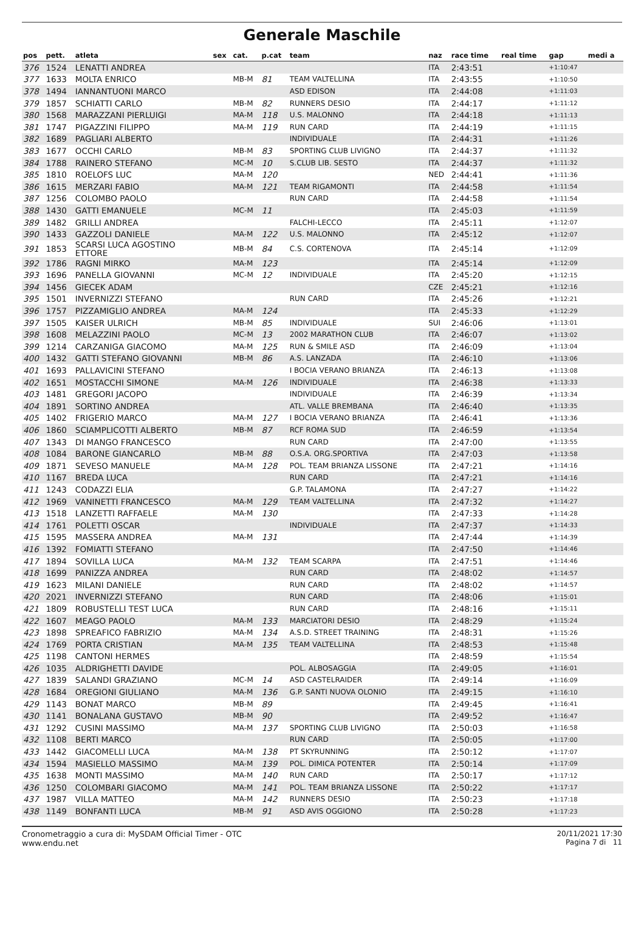Generale Maschile
| pos | pett. | atleta | sex | cat. | p.cat | team | naz | race time | real time | gap | medi a |
| --- | --- | --- | --- | --- | --- | --- | --- | --- | --- | --- | --- |
| 376 | 1524 | LENATTI ANDREA | | | | | ITA | 2:43:51 | | +1:10:47 | |
| 377 | 1633 | MOLTA ENRICO | | MB-M | 81 | TEAM VALTELLINA | ITA | 2:43:55 | | +1:10:50 | |
| 378 | 1494 | IANNANTUONI MARCO | | | | ASD EDISON | ITA | 2:44:08 | | +1:11:03 | |
| 379 | 1857 | SCHIATTI CARLO | | MB-M | 82 | RUNNERS DESIO | ITA | 2:44:17 | | +1:11:12 | |
| 380 | 1568 | MARAZZANI PIERLUIGI | | MA-M | 118 | U.S. MALONNO | ITA | 2:44:18 | | +1:11:13 | |
| 381 | 1747 | PIGAZZINI FILIPPO | | MA-M | 119 | RUN CARD | ITA | 2:44:19 | | +1:11:15 | |
| 382 | 1689 | PAGLIARI ALBERTO | | | | INDIVIDUALE | ITA | 2:44:31 | | +1:11:26 | |
| 383 | 1677 | OCCHI CARLO | | MB-M | 83 | SPORTING CLUB LIVIGNO | ITA | 2:44:37 | | +1:11:32 | |
| 384 | 1788 | RAINERO STEFANO | | MC-M | 10 | S.CLUB LIB. SESTO | ITA | 2:44:37 | | +1:11:32 | |
| 385 | 1810 | ROELOFS LUC | | MA-M | 120 | | NED | 2:44:41 | | +1:11:36 | |
| 386 | 1615 | MERZARI FABIO | | MA-M | 121 | TEAM RIGAMONTI | ITA | 2:44:58 | | +1:11:54 | |
| 387 | 1256 | COLOMBO PAOLO | | | | RUN CARD | ITA | 2:44:58 | | +1:11:54 | |
| 388 | 1430 | GATTI EMANUELE | | MC-M | 11 | | ITA | 2:45:03 | | +1:11:59 | |
| 389 | 1482 | GRILLI ANDREA | | | | FALCHI-LECCO | ITA | 2:45:11 | | +1:12:07 | |
| 390 | 1433 | GAZZOLI DANIELE | | MA-M | 122 | U.S. MALONNO | ITA | 2:45:12 | | +1:12:07 | |
| 391 | 1853 | SCARSI LUCA AGOSTINO ETTORE | | MB-M | 84 | C.S. CORTENOVA | ITA | 2:45:14 | | +1:12:09 | |
| 392 | 1786 | RAGNI MIRKO | | MA-M | 123 | | ITA | 2:45:14 | | +1:12:09 | |
| 393 | 1696 | PANELLA GIOVANNI | | MC-M | 12 | INDIVIDUALE | ITA | 2:45:20 | | +1:12:15 | |
| 394 | 1456 | GIECEK ADAM | | | | | CZE | 2:45:21 | | +1:12:16 | |
| 395 | 1501 | INVERNIZZI STEFANO | | | | RUN CARD | ITA | 2:45:26 | | +1:12:21 | |
| 396 | 1757 | PIZZAMIGLIO ANDREA | | MA-M | 124 | | ITA | 2:45:33 | | +1:12:29 | |
| 397 | 1505 | KAISER ULRICH | | MB-M | 85 | INDIVIDUALE | SUI | 2:46:06 | | +1:13:01 | |
| 398 | 1608 | MELAZZINI PAOLO | | MC-M | 13 | 2002 MARATHON CLUB | ITA | 2:46:07 | | +1:13:02 | |
| 399 | 1214 | CARZANIGA GIACOMO | | MA-M | 125 | RUN & SMILE ASD | ITA | 2:46:09 | | +1:13:04 | |
| 400 | 1432 | GATTI STEFANO GIOVANNI | | MB-M | 86 | A.S. LANZADA | ITA | 2:46:10 | | +1:13:06 | |
| 401 | 1693 | PALLAVICINI STEFANO | | | | I BOCIA VERANO BRIANZA | ITA | 2:46:13 | | +1:13:08 | |
| 402 | 1651 | MOSTACCHI SIMONE | | MA-M | 126 | INDIVIDUALE | ITA | 2:46:38 | | +1:13:33 | |
| 403 | 1481 | GREGORI JACOPO | | | | INDIVIDUALE | ITA | 2:46:39 | | +1:13:34 | |
| 404 | 1891 | SORTINO ANDREA | | | | ATL. VALLE BREMBANA | ITA | 2:46:40 | | +1:13:35 | |
| 405 | 1402 | FRIGERIO MARCO | | MA-M | 127 | I BOCIA VERANO BRIANZA | ITA | 2:46:41 | | +1:13:36 | |
| 406 | 1860 | SCIAMPLICOTTI ALBERTO | | MB-M | 87 | RCF ROMA SUD | ITA | 2:46:59 | | +1:13:54 | |
| 407 | 1343 | DI MANGO FRANCESCO | | | | RUN CARD | ITA | 2:47:00 | | +1:13:55 | |
| 408 | 1084 | BARONE GIANCARLO | | MB-M | 88 | O.S.A. ORG.SPORTIVA | ITA | 2:47:03 | | +1:13:58 | |
| 409 | 1871 | SEVESO MANUELE | | MA-M | 128 | POL. TEAM BRIANZA LISSONE | ITA | 2:47:21 | | +1:14:16 | |
| 410 | 1167 | BREDA LUCA | | | | RUN CARD | ITA | 2:47:21 | | +1:14:16 | |
| 411 | 1243 | CODAZZI ELIA | | | | G.P. TALAMONA | ITA | 2:47:27 | | +1:14:22 | |
| 412 | 1969 | VANINETTI FRANCESCO | | MA-M | 129 | TEAM VALTELLINA | ITA | 2:47:32 | | +1:14:27 | |
| 413 | 1518 | LANZETTI RAFFAELE | | MA-M | 130 | | ITA | 2:47:33 | | +1:14:28 | |
| 414 | 1761 | POLETTI OSCAR | | | | INDIVIDUALE | ITA | 2:47:37 | | +1:14:33 | |
| 415 | 1595 | MASSERA ANDREA | | MA-M | 131 | | ITA | 2:47:44 | | +1:14:39 | |
| 416 | 1392 | FOMIATTI STEFANO | | | | | ITA | 2:47:50 | | +1:14:46 | |
| 417 | 1894 | SOVILLA LUCA | | MA-M | 132 | TEAM SCARPA | ITA | 2:47:51 | | +1:14:46 | |
| 418 | 1699 | PANIZZA ANDREA | | | | RUN CARD | ITA | 2:48:02 | | +1:14:57 | |
| 419 | 1623 | MILANI DANIELE | | | | RUN CARD | ITA | 2:48:02 | | +1:14:57 | |
| 420 | 2021 | INVERNIZZI STEFANO | | | | RUN CARD | ITA | 2:48:06 | | +1:15:01 | |
| 421 | 1809 | ROBUSTELLI TEST LUCA | | | | RUN CARD | ITA | 2:48:16 | | +1:15:11 | |
| 422 | 1607 | MEAGO PAOLO | | MA-M | 133 | MARCIATORI DESIO | ITA | 2:48:29 | | +1:15:24 | |
| 423 | 1898 | SPREAFICO FABRIZIO | | MA-M | 134 | A.S.D. STREET TRAINING | ITA | 2:48:31 | | +1:15:26 | |
| 424 | 1769 | PORTA CRISTIAN | | MA-M | 135 | TEAM VALTELLINA | ITA | 2:48:53 | | +1:15:48 | |
| 425 | 1198 | CANTONI HERMES | | | | | ITA | 2:48:59 | | +1:15:54 | |
| 426 | 1035 | ALDRIGHETTI DAVIDE | | | | POL. ALBOSAGGIA | ITA | 2:49:05 | | +1:16:01 | |
| 427 | 1839 | SALANDI GRAZIANO | | MC-M | 14 | ASD CASTELRAIDER | ITA | 2:49:14 | | +1:16:09 | |
| 428 | 1684 | OREGIONI GIULIANO | | MA-M | 136 | G.P. SANTI NUOVA OLONIO | ITA | 2:49:15 | | +1:16:10 | |
| 429 | 1143 | BONAT MARCO | | MB-M | 89 | | ITA | 2:49:45 | | +1:16:41 | |
| 430 | 1141 | BONALANA GUSTAVO | | MB-M | 90 | | ITA | 2:49:52 | | +1:16:47 | |
| 431 | 1292 | CUSINI MASSIMO | | MA-M | 137 | SPORTING CLUB LIVIGNO | ITA | 2:50:03 | | +1:16:58 | |
| 432 | 1108 | BERTI MARCO | | | | RUN CARD | ITA | 2:50:05 | | +1:17:00 | |
| 433 | 1442 | GIACOMELLI LUCA | | MA-M | 138 | PT SKYRUNNING | ITA | 2:50:12 | | +1:17:07 | |
| 434 | 1594 | MASIELLO MASSIMO | | MA-M | 139 | POL. DIMICA POTENTER | ITA | 2:50:14 | | +1:17:09 | |
| 435 | 1638 | MONTI MASSIMO | | MA-M | 140 | RUN CARD | ITA | 2:50:17 | | +1:17:12 | |
| 436 | 1250 | COLOMBARI GIACOMO | | MA-M | 141 | POL. TEAM BRIANZA LISSONE | ITA | 2:50:22 | | +1:17:17 | |
| 437 | 1987 | VILLA MATTEO | | MA-M | 142 | RUNNERS DESIO | ITA | 2:50:23 | | +1:17:18 | |
| 438 | 1149 | BONFANTI LUCA | | MB-M | 91 | ASD AVIS OGGIONO | ITA | 2:50:28 | | +1:17:23 | |
Cronometraggio a cura di: MySDAM Official Timer - OTC
www.endu.net
20/11/2021 17:30
Pagina 7 di 11